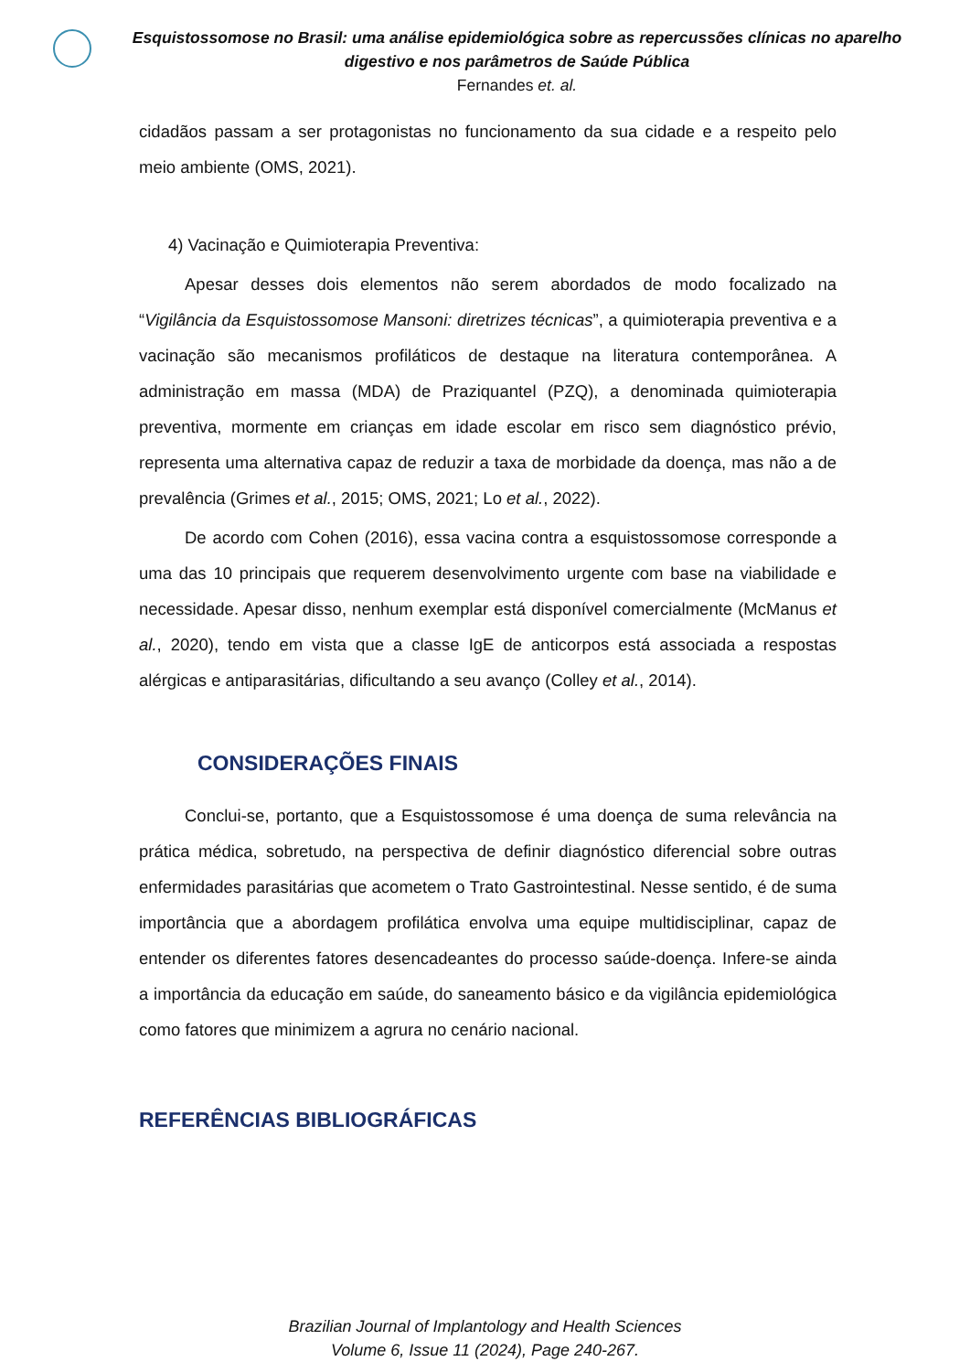Esquistossomose no Brasil: uma análise epidemiológica sobre as repercussões clínicas no aparelho digestivo e nos parâmetros de Saúde Pública
Fernandes et. al.
cidadãos passam a ser protagonistas no funcionamento da sua cidade e a respeito pelo meio ambiente (OMS, 2021).
4) Vacinação e Quimioterapia Preventiva:
Apesar desses dois elementos não serem abordados de modo focalizado na “Vigilância da Esquistossomose Mansoni: diretrizes técnicas”, a quimioterapia preventiva e a vacinação são mecanismos profiláticos de destaque na literatura contemporânea. A administração em massa (MDA) de Praziquantel (PZQ), a denominada quimioterapia preventiva, mormente em crianças em idade escolar em risco sem diagnóstico prévio, representa uma alternativa capaz de reduzir a taxa de morbidade da doença, mas não a de prevalência (Grimes et al., 2015; OMS, 2021; Lo et al., 2022).
De acordo com Cohen (2016), essa vacina contra a esquistossomose corresponde a uma das 10 principais que requerem desenvolvimento urgente com base na viabilidade e necessidade. Apesar disso, nenhum exemplar está disponível comercialmente (McManus et al., 2020), tendo em vista que a classe IgE de anticorpos está associada a respostas alérgicas e antiparasitárias, dificultando a seu avanço (Colley et al., 2014).
CONSIDERAÇÕES FINAIS
Conclui-se, portanto, que a Esquistossomose é uma doença de suma relevância na prática médica, sobretudo, na perspectiva de definir diagnóstico diferencial sobre outras enfermidades parasitárias que acometem o Trato Gastrointestinal. Nesse sentido, é de suma importância que a abordagem profilática envolva uma equipe multidisciplinar, capaz de entender os diferentes fatores desencadeantes do processo saúde-doença. Infere-se ainda a importância da educação em saúde, do saneamento básico e da vigilância epidemiológica como fatores que minimizem a agrura no cenário nacional.
REFERÊNCIAS BIBLIOGRÁFICAS
Brazilian Journal of Implantology and Health Sciences
Volume 6, Issue 11 (2024), Page 240-267.